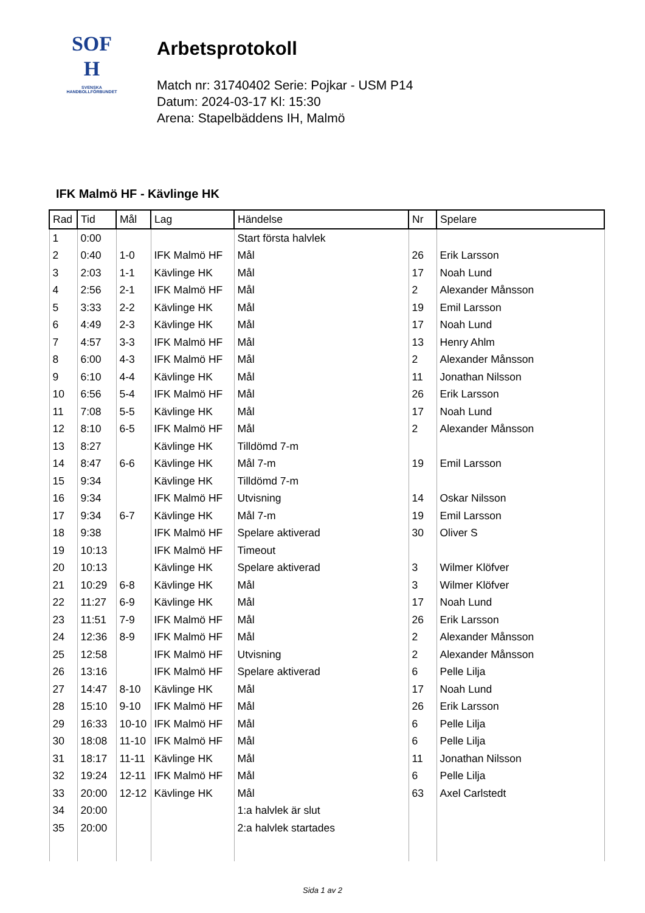SOF
H
SVENSKA
HANDBOLLFÖRBUNDET
Arbetsprotokoll
Match nr: 31740402 Serie: Pojkar - USM P14
Datum: 2024-03-17 Kl: 15:30
Arena: Stapelbäddens IH, Malmö
IFK Malmö HF - Kävlinge HK
| Rad | Tid | Mål | Lag | Händelse | Nr | Spelare |
| --- | --- | --- | --- | --- | --- | --- |
| 1 | 0:00 | | | Start första halvlek | | |
| 2 | 0:40 | 1-0 | IFK Malmö HF | Mål | 26 | Erik Larsson |
| 3 | 2:03 | 1-1 | Kävlinge HK | Mål | 17 | Noah Lund |
| 4 | 2:56 | 2-1 | IFK Malmö HF | Mål | 2 | Alexander Månsson |
| 5 | 3:33 | 2-2 | Kävlinge HK | Mål | 19 | Emil Larsson |
| 6 | 4:49 | 2-3 | Kävlinge HK | Mål | 17 | Noah Lund |
| 7 | 4:57 | 3-3 | IFK Malmö HF | Mål | 13 | Henry Ahlm |
| 8 | 6:00 | 4-3 | IFK Malmö HF | Mål | 2 | Alexander Månsson |
| 9 | 6:10 | 4-4 | Kävlinge HK | Mål | 11 | Jonathan Nilsson |
| 10 | 6:56 | 5-4 | IFK Malmö HF | Mål | 26 | Erik Larsson |
| 11 | 7:08 | 5-5 | Kävlinge HK | Mål | 17 | Noah Lund |
| 12 | 8:10 | 6-5 | IFK Malmö HF | Mål | 2 | Alexander Månsson |
| 13 | 8:27 | | Kävlinge HK | Tilldömd 7-m | | |
| 14 | 8:47 | 6-6 | Kävlinge HK | Mål 7-m | 19 | Emil Larsson |
| 15 | 9:34 | | Kävlinge HK | Tilldömd 7-m | | |
| 16 | 9:34 | | IFK Malmö HF | Utvisning | 14 | Oskar Nilsson |
| 17 | 9:34 | 6-7 | Kävlinge HK | Mål 7-m | 19 | Emil Larsson |
| 18 | 9:38 | | IFK Malmö HF | Spelare aktiverad | 30 | Oliver S |
| 19 | 10:13 | | IFK Malmö HF | Timeout | | |
| 20 | 10:13 | | Kävlinge HK | Spelare aktiverad | 3 | Wilmer Klöfver |
| 21 | 10:29 | 6-8 | Kävlinge HK | Mål | 3 | Wilmer Klöfver |
| 22 | 11:27 | 6-9 | Kävlinge HK | Mål | 17 | Noah Lund |
| 23 | 11:51 | 7-9 | IFK Malmö HF | Mål | 26 | Erik Larsson |
| 24 | 12:36 | 8-9 | IFK Malmö HF | Mål | 2 | Alexander Månsson |
| 25 | 12:58 | | IFK Malmö HF | Utvisning | 2 | Alexander Månsson |
| 26 | 13:16 | | IFK Malmö HF | Spelare aktiverad | 6 | Pelle Lilja |
| 27 | 14:47 | 8-10 | Kävlinge HK | Mål | 17 | Noah Lund |
| 28 | 15:10 | 9-10 | IFK Malmö HF | Mål | 26 | Erik Larsson |
| 29 | 16:33 | 10-10 | IFK Malmö HF | Mål | 6 | Pelle Lilja |
| 30 | 18:08 | 11-10 | IFK Malmö HF | Mål | 6 | Pelle Lilja |
| 31 | 18:17 | 11-11 | Kävlinge HK | Mål | 11 | Jonathan Nilsson |
| 32 | 19:24 | 12-11 | IFK Malmö HF | Mål | 6 | Pelle Lilja |
| 33 | 20:00 | 12-12 | Kävlinge HK | Mål | 63 | Axel Carlstedt |
| 34 | 20:00 | | | 1:a halvlek är slut | | |
| 35 | 20:00 | | | 2:a halvlek startades | | |
Sida 1 av 2